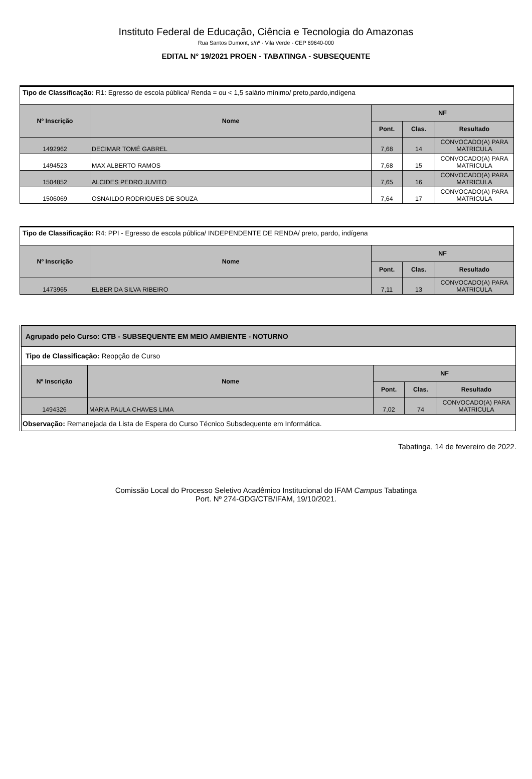Instituto Federal de Educação, Ciência e Tecnologia do Amazonas
Rua Santos Dumont, s/nº - Vila Verde - CEP 69640-000
EDITAL N° 19/2021 PROEN - TABATINGA - SUBSEQUENTE
| Tipo de Classificação: R1: Egresso de escola pública/ Renda = ou < 1,5 salário mínimo/ preto,pardo,indígena | | | | |
| Nº Inscrição | Nome | NF | | |
| | | Pont. | Clas. | Resultado |
| 1492962 | DECIMAR TOMÉ GABREL | 7,68 | 14 | CONVOCADO(A) PARA MATRICULA |
| 1494523 | MAX ALBERTO RAMOS | 7,68 | 15 | CONVOCADO(A) PARA MATRICULA |
| 1504852 | ALCIDES PEDRO JUVITO | 7,65 | 16 | CONVOCADO(A) PARA MATRICULA |
| 1506069 | OSNAILDO RODRIGUES DE SOUZA | 7,64 | 17 | CONVOCADO(A) PARA MATRICULA |
| Tipo de Classificação: R4: PPI - Egresso de escola pública/ INDEPENDENTE DE RENDA/ preto, pardo, indígena | | | | |
| Nº Inscrição | Nome | NF | | |
| | | Pont. | Clas. | Resultado |
| 1473965 | ELBER DA SILVA RIBEIRO | 7,11 | 13 | CONVOCADO(A) PARA MATRICULA |
| Agrupado pelo Curso: CTB - SUBSEQUENTE EM MEIO AMBIENTE - NOTURNO | | | | |
| --- | --- | --- | --- | --- |
| Tipo de Classificação: Reopção de Curso | | | | |
| Nº Inscrição | Nome | NF | | |
| | | Pont. | Clas. | Resultado |
| 1494326 | MARIA PAULA CHAVES LIMA | 7,02 | 74 | CONVOCADO(A) PARA MATRICULA |
| Observação: Remanejada da Lista de Espera do Curso Técnico Subsdequente em Informática. | | | | |
Tabatinga, 14 de fevereiro de 2022.
Comissão Local do Processo Seletivo Acadêmico Institucional do IFAM Campus Tabatinga
Port. Nº 274-GDG/CTB/IFAM, 19/10/2021.